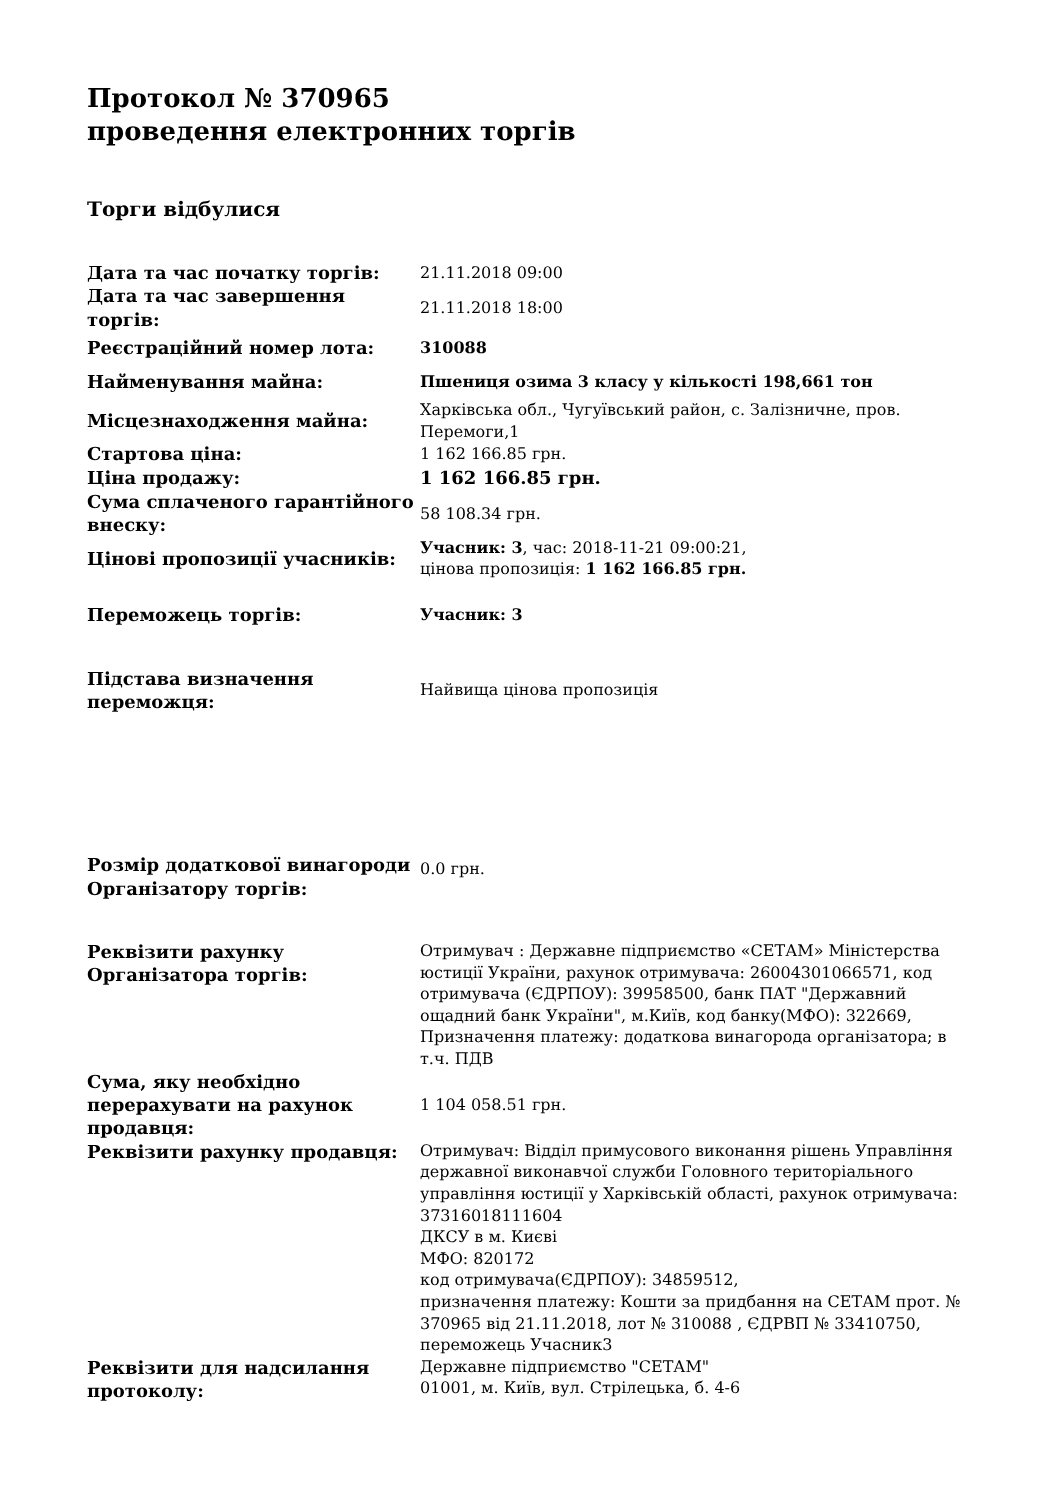Протокол № 370965
проведення електронних торгів
Торги відбулися
| Дата та час початку торгів: | 21.11.2018 09:00 |
| Дата та час завершення торгів: | 21.11.2018 18:00 |
| Реєстраційний номер лота: | 310088 |
| Найменування майна: | Пшениця озима 3 класу у кількості 198,661 тон |
| Місцезнаходження майна: | Харківська обл., Чугуївський район, с. Залізничне, пров. Перемоги,1 |
| Стартова ціна: | 1 162 166.85 грн. |
| Ціна продажу: | 1 162 166.85 грн. |
| Сума сплаченого гарантійного внеску: | 58 108.34 грн. |
| Цінові пропозиції учасників: | Учасник: 3 , час: 2018-11-21 09:00:21, цінова пропозиція: 1 162 166.85 грн. |
| Переможець торгів: | Учасник: 3 |
| Підстава визначення переможця: | Найвища цінова пропозиція |
| Розмір додаткової винагороди Організатору торгів: | 0.0 грн. |
| Реквізити рахунку Організатора торгів: | Отримувач : Державне підприємство «СЕТАМ» Міністерства юстиції України, рахунок отримувача: 26004301066571, код отримувача (ЄДРПОУ): 39958500, банк ПАТ "Державний ощадний банк України", м.Київ, код банку(МФО): 322669, Призначення платежу: додаткова винагорода організатора; в т.ч. ПДВ |
| Сума, яку необхідно перерахувати на рахунок продавця: | 1 104 058.51 грн. |
| Реквізити рахунку продавця: | Отримувач: Відділ примусового виконання рішень Управління державної виконавчої служби Головного територіального управління юстиції у Харківській області, рахунок отримувача: 37316018111604 ДКСУ в м. Києві МФО: 820172 код отримувача(ЄДРПОУ): 34859512, призначення платежу: Кошти за придбання на СЕТАМ прот. № 370965 від 21.11.2018, лот № 310088 , ЄДРВП № 33410750, переможець Учасник3 |
| Реквізити для надсилання протоколу: | Державне підприємство "СЕТАМ" 01001, м. Київ, вул. Стрілецька, б. 4-6 |